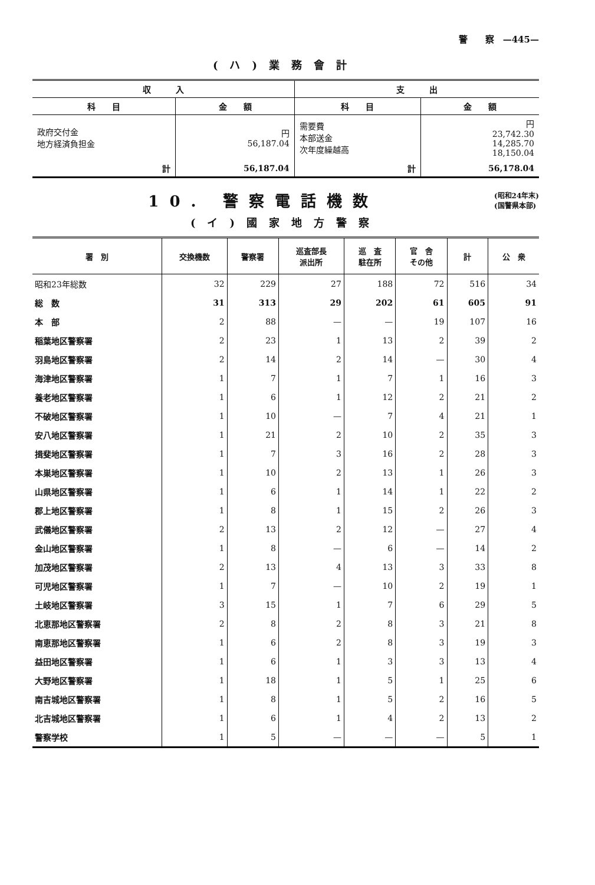警　　察　—445—
(ハ)業務會計
| 収 入 | | 支 出 | |
| --- | --- | --- | --- |
| 科 目 | 金 額 | 科 目 | 金 額 |
| 政府交付金 地方経済負担金 | 円 56,187.04 | 需要費 本部送金 次年度繰越高 | 円 23,742.30 14,285.70 18,150.04 |
| 計 | 56,187.04 | 計 | 56,178.04 |
10. 警察電話機数
(昭和24年末)
(国警県本部)
(イ)國家地方警察
| 署 別 | 交換機数 | 警察署 | 巡査部長 派出所 | 巡 査 駐在所 | 官 舎 その他 | 計 | 公 衆 |
| --- | --- | --- | --- | --- | --- | --- | --- |
| 昭和23年総数 | 32 | 229 | 27 | 188 | 72 | 516 | 34 |
| 総 数 | 31 | 313 | 29 | 202 | 61 | 605 | 91 |
| 本 部 | 2 | 88 | — | — | 19 | 107 | 16 |
| 稲葉地区警察署 | 2 | 23 | 1 | 13 | 2 | 39 | 2 |
| 羽島地区警察署 | 2 | 14 | 2 | 14 | — | 30 | 4 |
| 海津地区警察署 | 1 | 7 | 1 | 7 | 1 | 16 | 3 |
| 養老地区警察署 | 1 | 6 | 1 | 12 | 2 | 21 | 2 |
| 不破地区警察署 | 1 | 10 | — | 7 | 4 | 21 | 1 |
| 安八地区警察署 | 1 | 21 | 2 | 10 | 2 | 35 | 3 |
| 揖斐地区警察署 | 1 | 7 | 3 | 16 | 2 | 28 | 3 |
| 本巣地区警察署 | 1 | 10 | 2 | 13 | 1 | 26 | 3 |
| 山県地区警察署 | 1 | 6 | 1 | 14 | 1 | 22 | 2 |
| 郡上地区警察署 | 1 | 8 | 1 | 15 | 2 | 26 | 3 |
| 武儀地区警察署 | 2 | 13 | 2 | 12 | — | 27 | 4 |
| 金山地区警察署 | 1 | 8 | — | 6 | — | 14 | 2 |
| 加茂地区警察署 | 2 | 13 | 4 | 13 | 3 | 33 | 8 |
| 可児地区警察署 | 1 | 7 | — | 10 | 2 | 19 | 1 |
| 土岐地区警察署 | 3 | 15 | 1 | 7 | 6 | 29 | 5 |
| 北恵那地区警察署 | 2 | 8 | 2 | 8 | 3 | 21 | 8 |
| 南恵那地区警察署 | 1 | 6 | 2 | 8 | 3 | 19 | 3 |
| 益田地区警察署 | 1 | 6 | 1 | 3 | 3 | 13 | 4 |
| 大野地区警察署 | 1 | 18 | 1 | 5 | 1 | 25 | 6 |
| 南吉城地区警察署 | 1 | 8 | 1 | 5 | 2 | 16 | 5 |
| 北吉城地区警察署 | 1 | 6 | 1 | 4 | 2 | 13 | 2 |
| 警察学校 | 1 | 5 | — | — | — | 5 | 1 |